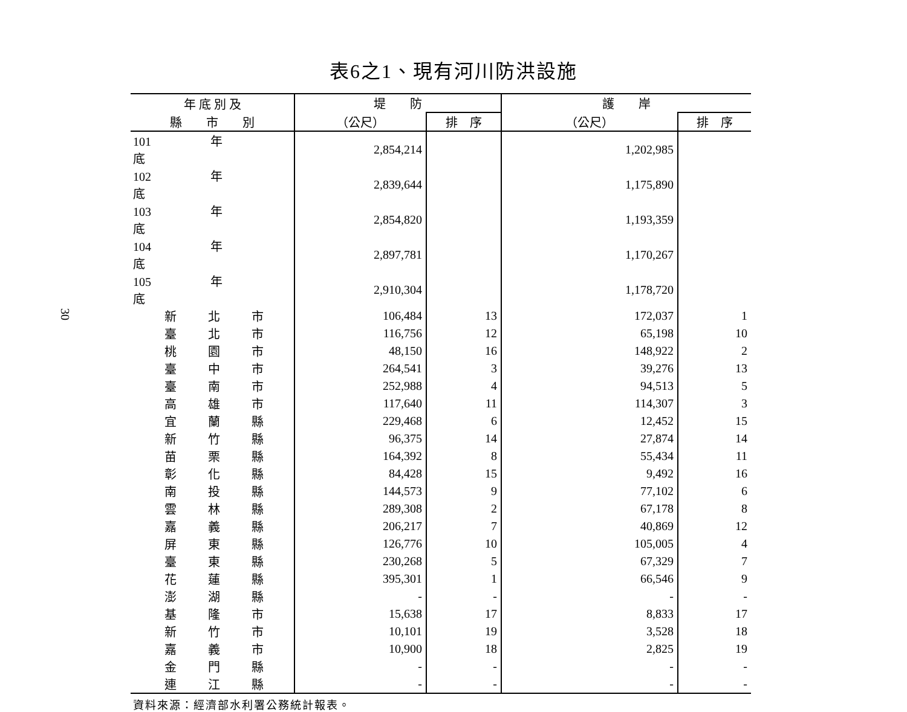30
表6之1、現有河川防洪設施
| 年 底 別 及 | 堤 防 | | 護 岸 | |
| --- | --- | --- | --- | --- |
| 縣 市 別 | （公尺） | 排 序 | （公尺） | 排 序 |
| 101 年 底 | 2,854,214 | | 1,202,985 | |
| 102 年 底 | 2,839,644 | | 1,175,890 | |
| 103 年 底 | 2,854,820 | | 1,193,359 | |
| 104 年 底 | 2,897,781 | | 1,170,267 | |
| 105 年 底 | 2,910,304 | | 1,178,720 | |
| 新 北 市 | 106,484 | 13 | 172,037 | 1 |
| 臺 北 市 | 116,756 | 12 | 65,198 | 10 |
| 桃 園 市 | 48,150 | 16 | 148,922 | 2 |
| 臺 中 市 | 264,541 | 3 | 39,276 | 13 |
| 臺 南 市 | 252,988 | 4 | 94,513 | 5 |
| 高 雄 市 | 117,640 | 11 | 114,307 | 3 |
| 宜 蘭 縣 | 229,468 | 6 | 12,452 | 15 |
| 新 竹 縣 | 96,375 | 14 | 27,874 | 14 |
| 苗 栗 縣 | 164,392 | 8 | 55,434 | 11 |
| 彰 化 縣 | 84,428 | 15 | 9,492 | 16 |
| 南 投 縣 | 144,573 | 9 | 77,102 | 6 |
| 雲 林 縣 | 289,308 | 2 | 67,178 | 8 |
| 嘉 義 縣 | 206,217 | 7 | 40,869 | 12 |
| 屏 東 縣 | 126,776 | 10 | 105,005 | 4 |
| 臺 東 縣 | 230,268 | 5 | 67,329 | 7 |
| 花 蓮 縣 | 395,301 | 1 | 66,546 | 9 |
| 澎 湖 縣 | - | - | - | - |
| 基 隆 市 | 15,638 | 17 | 8,833 | 17 |
| 新 竹 市 | 10,101 | 19 | 3,528 | 18 |
| 嘉 義 市 | 10,900 | 18 | 2,825 | 19 |
| 金 門 縣 | - | - | - | - |
| 連 江 縣 | - | - | - | - |
資料來源：經濟部水利署公務統計報表。